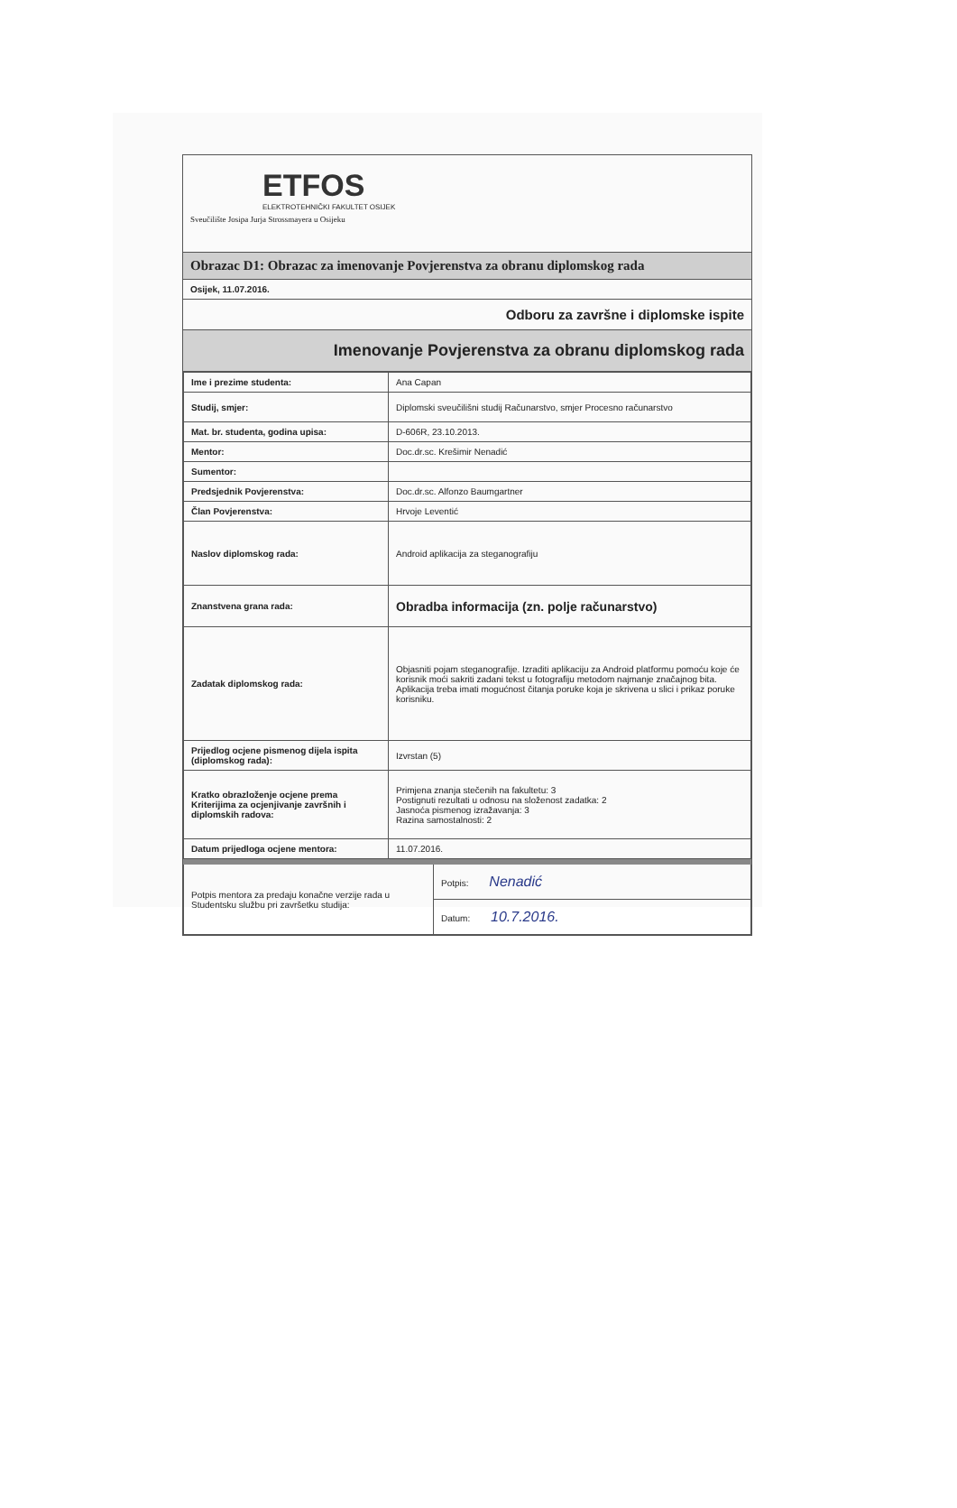ETFOS
ELEKTROTEHNIČKI FAKULTET OSIJEK
Sveučilište Josipa Jurja Strossmayera u Osijeku
Obrazac D1: Obrazac za imenovanje Povjerenstva za obranu diplomskog rada
Osijek, 11.07.2016.
Odboru za završne i diplomske ispite
Imenovanje Povjerenstva za obranu diplomskog rada
| Ime i prezime studenta: | Ana Capan |
| Studij, smjer: | Diplomski sveučilišni studij Računarstvo, smjer Procesno računarstvo |
| Mat. br. studenta, godina upisa: | D-606R, 23.10.2013. |
| Mentor: | Doc.dr.sc. Krešimir Nenadić |
| Sumentor: | |
| Predsjednik Povjerenstva: | Doc.dr.sc. Alfonzo Baumgartner |
| Član Povjerenstva: | Hrvoje Leventić |
| Naslov diplomskog rada: | Android aplikacija za steganografiju |
| Znanstvena grana rada: | Obradba informacija (zn. polje računarstvo) |
| Zadatak diplomskog rada: | Objasniti pojam steganografije. Izraditi aplikaciju za Android platformu pomoću koje će korisnik moći sakriti zadani tekst u fotografiju metodom najmanje značajnog bita. Aplikacija treba imati mogućnost čitanja poruke koja je skrivena u slici i prikaz poruke korisniku. |
| Prijedlog ocjene pismenog dijela ispita (diplomskog rada): | Izvrstan (5) |
| Kratko obrazloženje ocjene prema Kriterijima za ocjenjivanje završnih i diplomskih radova: | Primjena znanja stečenih na fakultetu: 3 Postignuti rezultati u odnosu na složenost zadatka: 2 Jasnoća pismenog izražavanja: 3 Razina samostalnosti: 2 |
| Datum prijedloga ocjene mentora: | 11.07.2016. |
| Potpis mentora za predaju konačne verzije rada u Studentsku službu pri završetku studija: | Potpis: Nenadić |
| | Datum: 10.7.2016. |